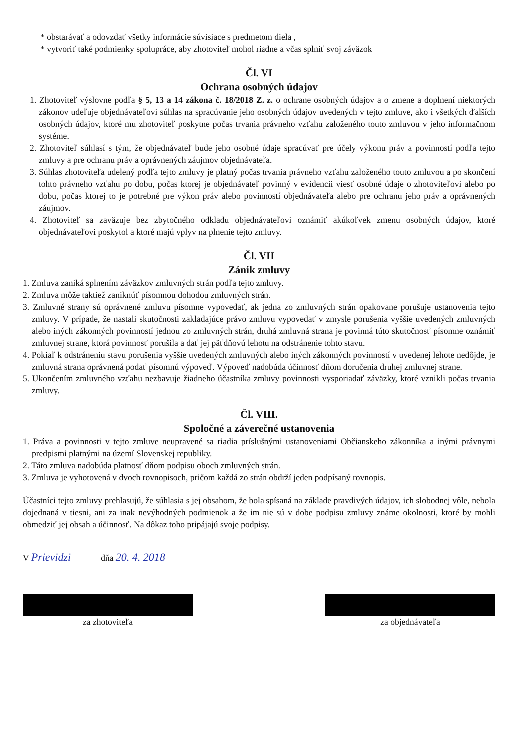* obstarávať a odovzdať všetky informácie súvisiace s predmetom diela ,
* vytvoriť také podmienky spolupráce, aby zhotoviteľ mohol riadne a včas splniť svoj záväzok
Čl. VI
Ochrana osobných údajov
1. Zhotoviteľ výslovne podľa § 5, 13 a 14 zákona č. 18/2018 Z. z. o ochrane osobných údajov a o zmene a doplnení niektorých zákonov udeľuje objednávateľovi súhlas na spracúvanie jeho osobných údajov uvedených v tejto zmluve, ako i všetkých ďalších osobných údajov, ktoré mu zhotoviteľ poskytne počas trvania právneho vzťahu založeného touto zmluvou v jeho informačnom systéme.
2. Zhotoviteľ súhlasí s tým, že objednávateľ bude jeho osobné údaje spracúvať pre účely výkonu práv a povinností podľa tejto zmluvy a pre ochranu práv a oprávnených záujmov objednávateľa.
3. Súhlas zhotoviteľa udelený podľa tejto zmluvy je platný počas trvania právneho vzťahu založeného touto zmluvou a po skončení tohto právneho vzťahu po dobu, počas ktorej je objednávateľ povinný v evidencii viesť osobné údaje o zhotoviteľovi alebo po dobu, počas ktorej to je potrebné pre výkon práv alebo povinností objednávateľa alebo pre ochranu jeho práv a oprávnených záujmov.
4. Zhotoviteľ sa zaväzuje bez zbytočného odkladu objednávateľovi oznámiť akúkoľvek zmenu osobných údajov, ktoré objednávateľovi poskytol a ktoré majú vplyv na plnenie tejto zmluvy.
Čl. VII
Zánik zmluvy
1. Zmluva zaniká splnením záväzkov zmluvných strán podľa tejto zmluvy.
2. Zmluva môže taktiež zaniknúť písomnou dohodou zmluvných strán.
3. Zmluvné strany sú oprávnené zmluvu písomne vypovedať, ak jedna zo zmluvných strán opakovane porušuje ustanovenia tejto zmluvy. V prípade, že nastali skutočnosti zakladajúce právo zmluvu vypovedať v zmysle porušenia vyššie uvedených zmluvných alebo iných zákonných povinností jednou zo zmluvných strán, druhá zmluvná strana je povinná túto skutočnosť písomne oznámiť zmluvnej strane, ktorá povinnosť porušila a dať jej päťdňovú lehotu na odstránenie tohto stavu.
4. Pokiaľ k odstráneniu stavu porušenia vyššie uvedených zmluvných alebo iných zákonných povinností v uvedenej lehote nedôjde, je zmluvná strana oprávnená podať písomnú výpoveď. Výpoveď nadobúda účinnosť dňom doručenia druhej zmluvnej strane.
5. Ukončením zmluvného vzťahu nezbavuje žiadneho účastníka zmluvy povinnosti vysporiadať záväzky, ktoré vznikli počas trvania zmluvy.
Čl. VIII.
Spoločné a záverečné ustanovenia
1. Práva a povinnosti v tejto zmluve neupravené sa riadia príslušnými ustanoveniami Občianskeho zákonníka a inými právnymi predpismi platnými na území Slovenskej republiky.
2. Táto zmluva nadobúda platnosť dňom podpisu oboch zmluvných strán.
3. Zmluva je vyhotovená v dvoch rovnopisoch, pričom každá zo strán obdrží jeden podpísaný rovnopis.
Účastníci tejto zmluvy prehlasujú, že súhlasia s jej obsahom, že bola spísaná na základe pravdivých údajov, ich slobodnej vôle, nebola dojednaná v tiesni, ani za inak nevýhodných podmienok a že im nie sú v dobe podpisu zmluvy známe okolnosti, ktoré by mohli obmedziť jej obsah a účinnosť. Na dôkaz toho pripájajú svoje podpisy.
V Prievidzi dňa 20. 4. 2018
za zhotoviteľa za objednávateľa